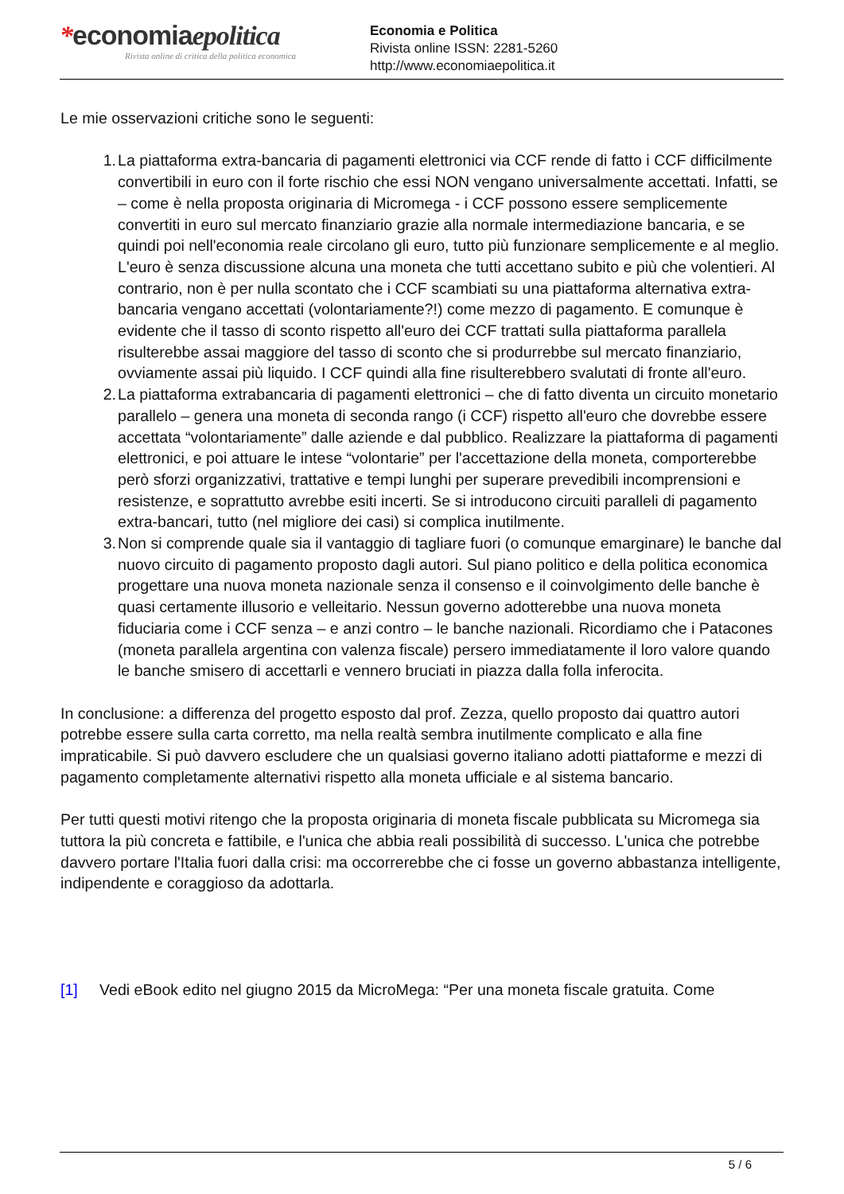*economiaepolitica
Rivista online di critica della politica economica
Economia e Politica
Rivista online ISSN: 2281-5260
http://www.economiaepolitica.it
Le mie osservazioni critiche sono le seguenti:
1. La piattaforma extra-bancaria di pagamenti elettronici via CCF rende di fatto i CCF difficilmente convertibili in euro con il forte rischio che essi NON vengano universalmente accettati. Infatti, se – come è nella proposta originaria di Micromega - i CCF possono essere semplicemente convertiti in euro sul mercato finanziario grazie alla normale intermediazione bancaria, e se quindi poi nell'economia reale circolano gli euro, tutto più funzionare semplicemente e al meglio. L'euro è senza discussione alcuna una moneta che tutti accettano subito e più che volentieri. Al contrario, non è per nulla scontato che i CCF scambiati su una piattaforma alternativa extra-bancaria vengano accettati (volontariamente?!) come mezzo di pagamento. E comunque è evidente che il tasso di sconto rispetto all'euro dei CCF trattati sulla piattaforma parallela risulterebbe assai maggiore del tasso di sconto che si produrrebbe sul mercato finanziario, ovviamente assai più liquido. I CCF quindi alla fine risulterebbero svalutati di fronte all'euro.
2. La piattaforma extrabancaria di pagamenti elettronici – che di fatto diventa un circuito monetario parallelo – genera una moneta di seconda rango (i CCF) rispetto all'euro che dovrebbe essere accettata “volontariamente” dalle aziende e dal pubblico. Realizzare la piattaforma di pagamenti elettronici, e poi attuare le intese “volontarie” per l'accettazione della moneta, comporterebbe però sforzi organizzativi, trattative e tempi lunghi per superare prevedibili incomprensioni e resistenze, e soprattutto avrebbe esiti incerti. Se si introducono circuiti paralleli di pagamento extra-bancari, tutto (nel migliore dei casi) si complica inutilmente.
3. Non si comprende quale sia il vantaggio di tagliare fuori (o comunque emarginare) le banche dal nuovo circuito di pagamento proposto dagli autori. Sul piano politico e della politica economica progettare una nuova moneta nazionale senza il consenso e il coinvolgimento delle banche è quasi certamente illusorio e velleitario. Nessun governo adotterebbe una nuova moneta fiduciaria come i CCF senza – e anzi contro – le banche nazionali. Ricordiamo che i Patacones (moneta parallela argentina con valenza fiscale) persero immediatamente il loro valore quando le banche smisero di accettarli e vennero bruciati in piazza dalla folla inferocita.
In conclusione: a differenza del progetto esposto dal prof. Zezza, quello proposto dai quattro autori potrebbe essere sulla carta corretto, ma nella realtà sembra inutilmente complicato e alla fine impraticabile. Si può davvero escludere che un qualsiasi governo italiano adotti piattaforme e mezzi di pagamento completamente alternativi rispetto alla moneta ufficiale e al sistema bancario.
Per tutti questi motivi ritengo che la proposta originaria di moneta fiscale pubblicata su Micromega sia tuttora la più concreta e fattibile, e l'unica che abbia reali possibilità di successo. L'unica che potrebbe davvero portare l'Italia fuori dalla crisi: ma occorrerebbe che ci fosse un governo abbastanza intelligente, indipendente e coraggioso da adottarla.
[1] Vedi eBook edito nel giugno 2015 da MicroMega: “Per una moneta fiscale gratuita. Come
5 / 6